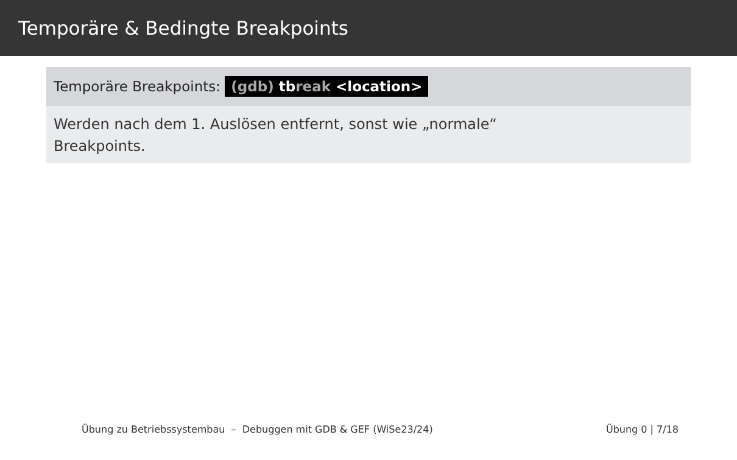Temporäre & Bedingte Breakpoints
Temporäre Breakpoints: (gdb) tbreak <location>
Werden nach dem 1. Auslösen entfernt, sonst wie „normale“
Breakpoints.
Übung zu Betriebssystembau – Debuggen mit GDB & GEF (WiSe23/24) Übung 0 | 7/18